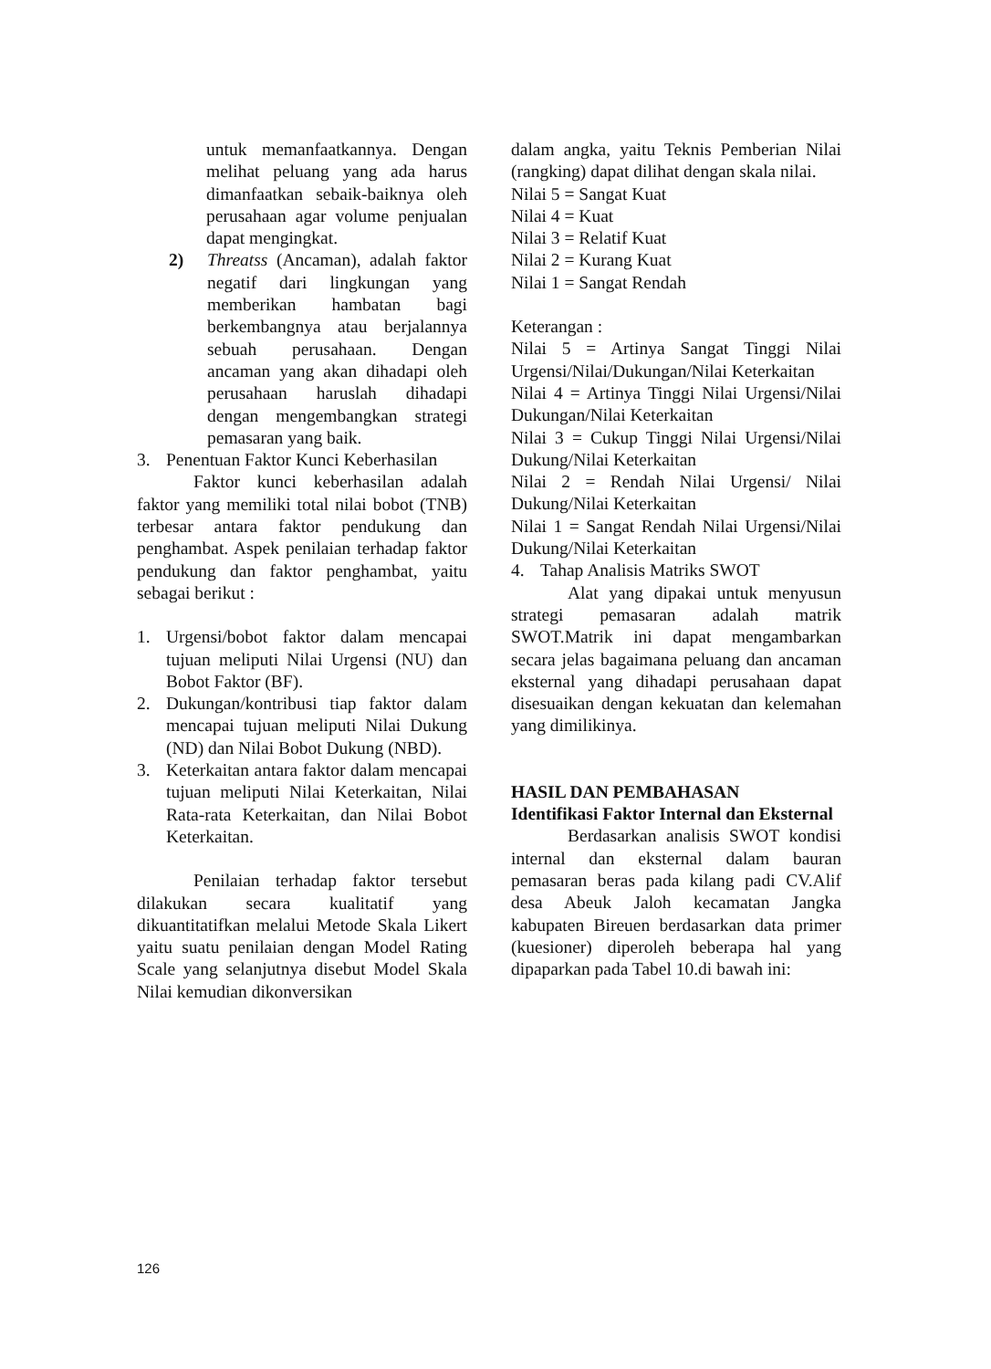untuk memanfaatkannya. Dengan melihat peluang yang ada harus dimanfaatkan sebaik-baiknya oleh perusahaan agar volume penjualan dapat mengingkat.
2) Threatss (Ancaman), adalah faktor negatif dari lingkungan yang memberikan hambatan bagi berkembangnya atau berjalannya sebuah perusahaan. Dengan ancaman yang akan dihadapi oleh perusahaan haruslah dihadapi dengan mengembangkan strategi pemasaran yang baik.
3. Penentuan Faktor Kunci Keberhasilan
Faktor kunci keberhasilan adalah faktor yang memiliki total nilai bobot (TNB) terbesar antara faktor pendukung dan penghambat. Aspek penilaian terhadap faktor pendukung dan faktor penghambat, yaitu sebagai berikut :
1. Urgensi/bobot faktor dalam mencapai tujuan meliputi Nilai Urgensi (NU) dan Bobot Faktor (BF).
2. Dukungan/kontribusi tiap faktor dalam mencapai tujuan meliputi Nilai Dukung (ND) dan Nilai Bobot Dukung (NBD).
3. Keterkaitan antara faktor dalam mencapai tujuan meliputi Nilai Keterkaitan, Nilai Rata-rata Keterkaitan, dan Nilai Bobot Keterkaitan.
Penilaian terhadap faktor tersebut dilakukan secara kualitatif yang dikuantitatifkan melalui Metode Skala Likert yaitu suatu penilaian dengan Model Rating Scale yang selanjutnya disebut Model Skala Nilai kemudian dikonversikan
dalam angka, yaitu Teknis Pemberian Nilai (rangking) dapat dilihat dengan skala nilai.
Nilai 5 = Sangat Kuat
Nilai 4 = Kuat
Nilai 3 = Relatif Kuat
Nilai 2 = Kurang Kuat
Nilai 1 = Sangat Rendah
Keterangan :
Nilai 5 = Artinya Sangat Tinggi Nilai Urgensi/Nilai/Dukungan/Nilai Keterkaitan
Nilai 4 = Artinya Tinggi Nilai Urgensi/Nilai Dukungan/Nilai Keterkaitan
Nilai 3 = Cukup Tinggi Nilai Urgensi/Nilai Dukung/Nilai Keterkaitan
Nilai 2 = Rendah Nilai Urgensi/ Nilai Dukung/Nilai Keterkaitan
Nilai 1 = Sangat Rendah Nilai Urgensi/Nilai Dukung/Nilai Keterkaitan
4. Tahap Analisis Matriks SWOT
Alat yang dipakai untuk menyusun strategi pemasaran adalah matrik SWOT.Matrik ini dapat mengambarkan secara jelas bagaimana peluang dan ancaman eksternal yang dihadapi perusahaan dapat disesuaikan dengan kekuatan dan kelemahan yang dimilikinya.
HASIL DAN PEMBAHASAN
Identifikasi Faktor Internal dan Eksternal
Berdasarkan analisis SWOT kondisi internal dan eksternal dalam bauran pemasaran beras pada kilang padi CV.Alif desa Abeuk Jaloh kecamatan Jangka kabupaten Bireuen berdasarkan data primer (kuesioner) diperoleh beberapa hal yang dipaparkan pada Tabel 10.di bawah ini:
126